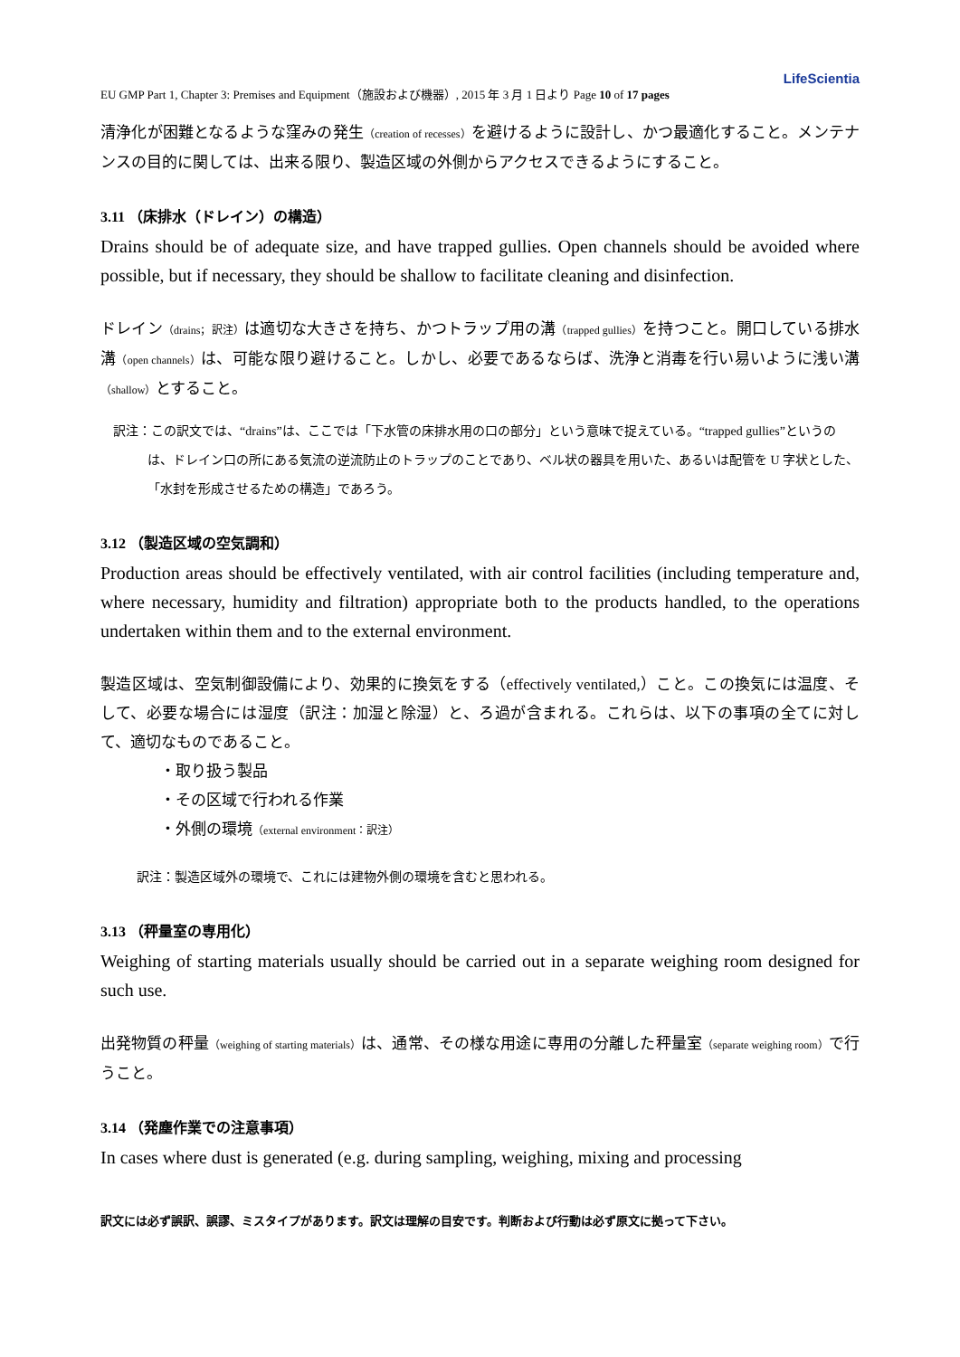LifeScientia
EU GMP Part 1, Chapter 3: Premises and Equipment（施設および機器）, 2015 年 3 月 1 日より Page 10 of 17 pages
清浄化が困難となるような窪みの発生（creation of recesses）を避けるように設計し、かつ最適化すること。メンテナンスの目的に関しては、出来る限り、製造区域の外側からアクセスできるようにすること。
3.11 （床排水（ドレイン）の構造）
Drains should be of adequate size, and have trapped gullies. Open channels should be avoided where possible, but if necessary, they should be shallow to facilitate cleaning and disinfection.
ドレイン（drains；訳注）は適切な大きさを持ち、かつトラップ用の溝（trapped gullies）を持つこと。開口している排水溝（open channels）は、可能な限り避けること。しかし、必要であるならば、洗浄と消毒を行い易いように浅い溝（shallow）とすること。
訳注：この訳文では、“drains”は、ここでは「下水管の床排水用の口の部分」という意味で捉えている。“trapped gullies”というのは、ドレイン口の所にある気流の逆流防止のトラップのことであり、ベル状の器具を用いた、あるいは配管を U 字状とした、「水封を形成させるための構造」であろう。
3.12 （製造区域の空気調和）
Production areas should be effectively ventilated, with air control facilities (including temperature and, where necessary, humidity and filtration) appropriate both to the products handled, to the operations undertaken within them and to the external environment.
製造区域は、空気制御設備により、効果的に換気をする（effectively ventilated,）こと。この換気には温度、そして、必要な場合には湿度（訳注：加湿と除湿）と、ろ過が含まれる。これらは、以下の事項の全てに対して、適切なものであること。
・取り扱う製品
・その区域で行われる作業
・外側の環境（external environment：訳注）
訳注：製造区域外の環境で、これには建物外側の環境を含むと思われる。
3.13 （秤量室の専用化）
Weighing of starting materials usually should be carried out in a separate weighing room designed for such use.
出発物質の秤量（weighing of starting materials）は、通常、その様な用途に専用の分離した秤量室（separate weighing room）で行うこと。
3.14 （発塵作業での注意事項）
In cases where dust is generated (e.g. during sampling, weighing, mixing and processing
訳文には必ず誤訳、誤謬、ミスタイプがあります。訳文は理解の目安です。判断および行動は必ず原文に拠って下さい。